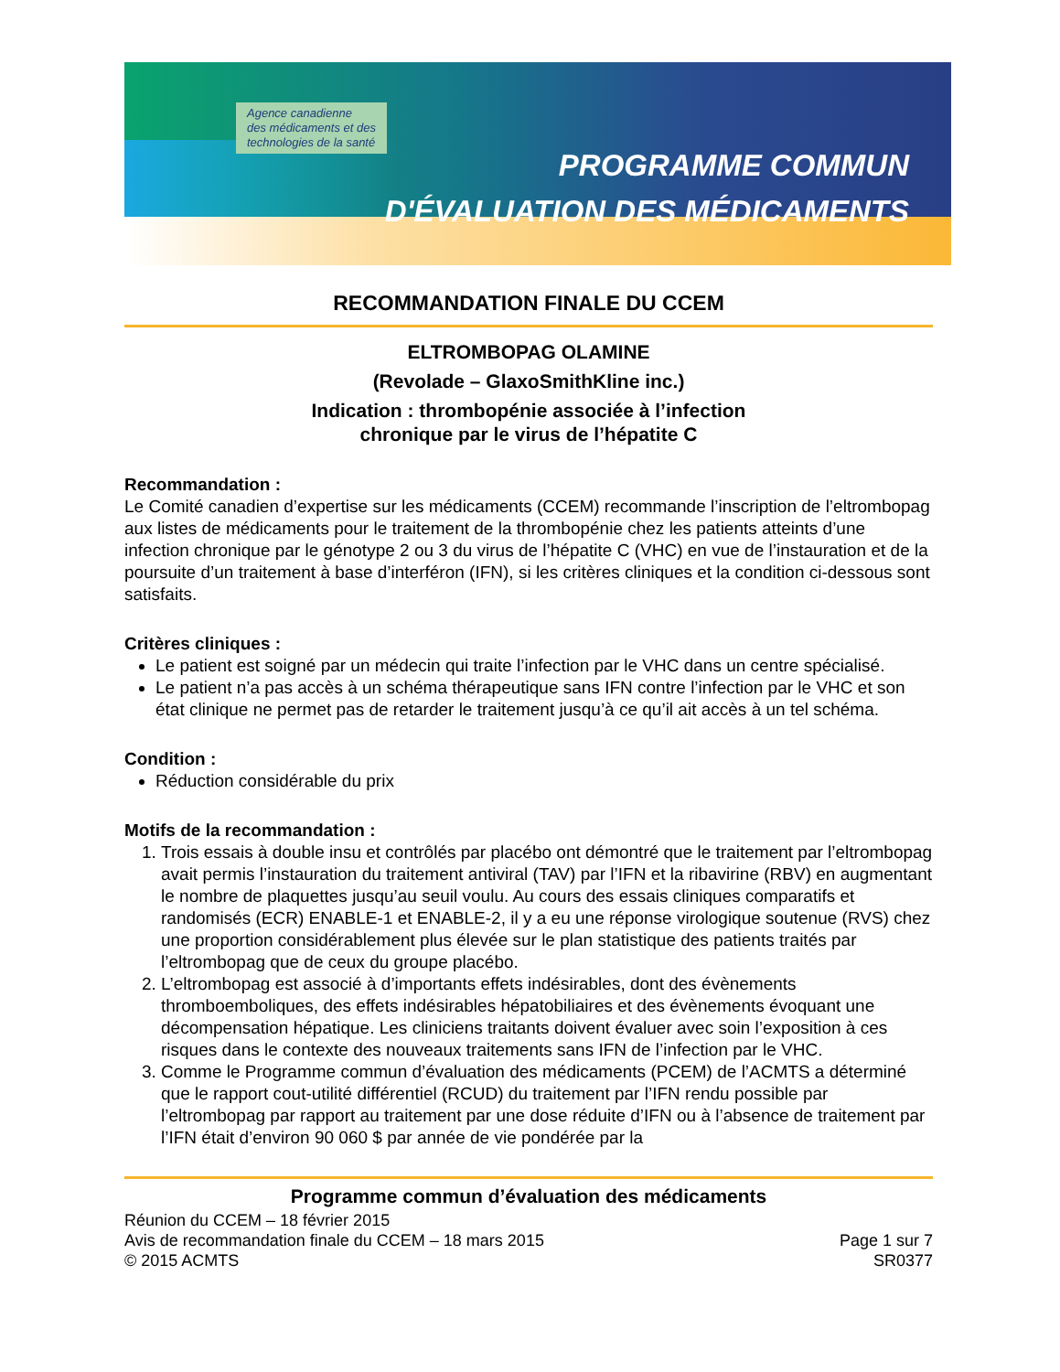Agence canadienne
des médicaments et des
technologies de la santé
PROGRAMME COMMUN
D'ÉVALUATION DES MÉDICAMENTS
RECOMMANDATION FINALE DU CCEM
ELTROMBOPAG OLAMINE
(Revolade – GlaxoSmithKline inc.)
Indication : thrombopénie associée à l’infection
chronique par le virus de l’hépatite C
Recommandation :
Le Comité canadien d’expertise sur les médicaments (CCEM) recommande l’inscription de l’eltrombopag aux listes de médicaments pour le traitement de la thrombopénie chez les patients atteints d’une infection chronique par le génotype 2 ou 3 du virus de l’hépatite C (VHC) en vue de l’instauration et de la poursuite d’un traitement à base d’interféron (IFN), si les critères cliniques et la condition ci-dessous sont satisfaits.
Critères cliniques :
Le patient est soigné par un médecin qui traite l’infection par le VHC dans un centre spécialisé.
Le patient n’a pas accès à un schéma thérapeutique sans IFN contre l’infection par le VHC et son état clinique ne permet pas de retarder le traitement jusqu’à ce qu’il ait accès à un tel schéma.
Condition :
Réduction considérable du prix
Motifs de la recommandation :
1. Trois essais à double insu et contrôlés par placébo ont démontré que le traitement par l’eltrombopag avait permis l’instauration du traitement antiviral (TAV) par l’IFN et la ribavirine (RBV) en augmentant le nombre de plaquettes jusqu’au seuil voulu. Au cours des essais cliniques comparatifs et randomisés (ECR) ENABLE-1 et ENABLE-2, il y a eu une réponse virologique soutenue (RVS) chez une proportion considérablement plus élevée sur le plan statistique des patients traités par l’eltrombopag que de ceux du groupe placébo.
2. L’eltrombopag est associé à d’importants effets indésirables, dont des évènements thromboemboliques, des effets indésirables hépatobiliaires et des évènements évoquant une décompensation hépatique. Les cliniciens traitants doivent évaluer avec soin l’exposition à ces risques dans le contexte des nouveaux traitements sans IFN de l’infection par le VHC.
3. Comme le Programme commun d’évaluation des médicaments (PCEM) de l’ACMTS a déterminé que le rapport cout-utilité différentiel (RCUD) du traitement par l’IFN rendu possible par l’eltrombopag par rapport au traitement par une dose réduite d’IFN ou à l’absence de traitement par l’IFN était d’environ 90 060 $ par année de vie pondérée par la
Programme commun d’évaluation des médicaments
Réunion du CCEM – 18 février 2015
Avis de recommandation finale du CCEM – 18 mars 2015
© 2015 ACMTS
Page 1 sur 7
SR0377